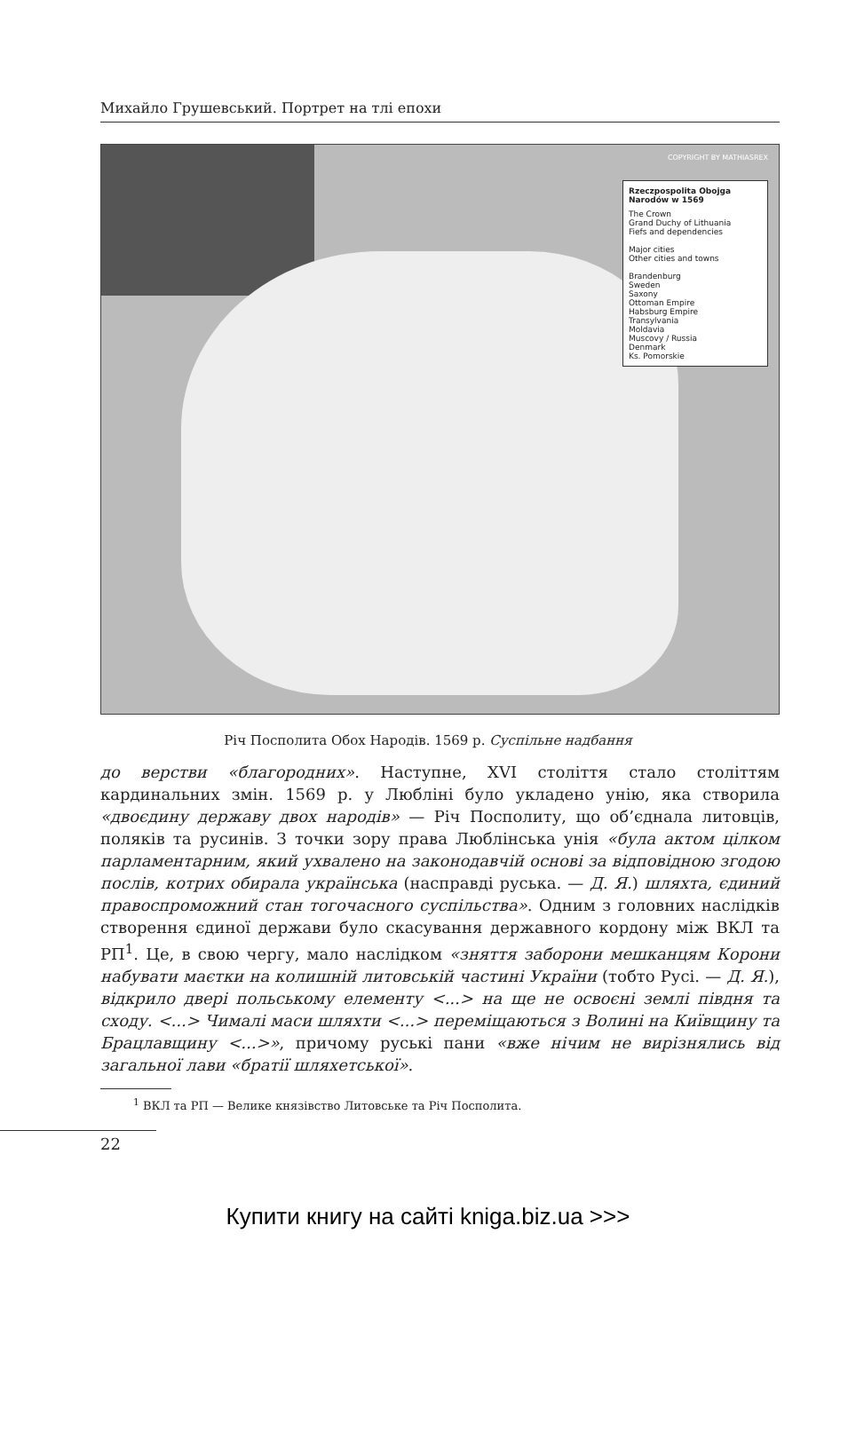Михайло Грушевський. Портрет на тлі епохи
COPYRIGHT BY MATHIASREX
Rzeczpospolita Obojga Narodów w 1569
The Crown
Grand Duchy of Lithuania
Fiefs and dependencies
Major cities
Other cities and towns
Brandenburg
Sweden
Saxony
Ottoman Empire
Habsburg Empire
Transylvania
Moldavia
Muscovy / Russia
Denmark
Ks. Pomorskie
Річ Посполита Обох Народів. 1569 р. Суспільне надбання
до верстви «благородних». Наступне, XVI століття стало століттям кардинальних змін. 1569 р. у Любліні було укладено унію, яка створила «двоєдину державу двох народів» — Річ Посполиту, що об’єднала литовців, поляків та русинів. З точки зору права Люблінська унія «була актом цілком парламентарним, який ухвалено на законодавчій основі за відповідною згодою послів, котрих обирала українська (насправді руська. — Д. Я.) шляхта, єдиний правоспроможний стан тогочасного суспільства». Одним з головних наслідків створення єдиної держави було скасування державного кордону між ВКЛ та РП<sup>1</sup>. Це, в свою чергу, мало наслідком «зняття заборони мешканцям Корони набувати маєтки на колишній литовській частині України (тобто Русі. — Д. Я.), відкрило двері польському елементу <...> на ще не освоєні землі півдня та сходу. <...> Чималі маси шляхти <...> переміщаються з Волині на Київщину та Брацлавщину <...>», причому руські пани «вже нічим не вирізнялись від загальної лави «братії шляхетської».
<sup>1</sup> ВКЛ та РП — Велике князівство Литовське та Річ Посполита.
22
Купити книгу на сайті kniga.biz.ua >>>